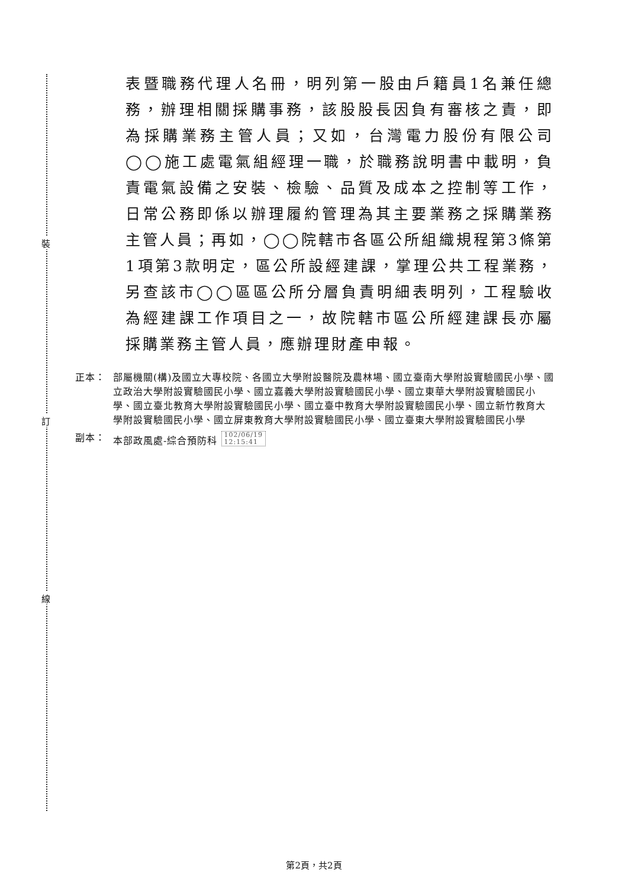裝
訂
線
表暨職務代理人名冊，明列第一股由戶籍員1名兼任總務，辦理相關採購事務，該股股長因負有審核之責，即為採購業務主管人員；又如，台灣電力股份有限公司◯◯施工處電氣組經理一職，於職務說明書中載明，負責電氣設備之安裝、檢驗、品質及成本之控制等工作，日常公務即係以辦理履約管理為其主要業務之採購業務主管人員；再如，◯◯院轄市各區公所組織規程第3條第1項第3款明定，區公所設經建課，掌理公共工程業務，另查該市◯◯區區公所分層負責明細表明列，工程驗收為經建課工作項目之一，故院轄市區公所經建課長亦屬採購業務主管人員，應辦理財產申報。
正本： 部屬機關(構)及國立大專校院、各國立大學附設醫院及農林場、國立臺南大學附設實驗國民小學、國立政治大學附設實驗國民小學、國立嘉義大學附設實驗國民小學、國立東華大學附設實驗國民小學、國立臺北教育大學附設實驗國民小學、國立臺中教育大學附設實驗國民小學、國立新竹教育大學附設實驗國民小學、國立屏東教育大學附設實驗國民小學、國立臺東大學附設實驗國民小學
副本： 本部政風處-綜合預防科 102/06/19
12:15:41
第2頁，共2頁